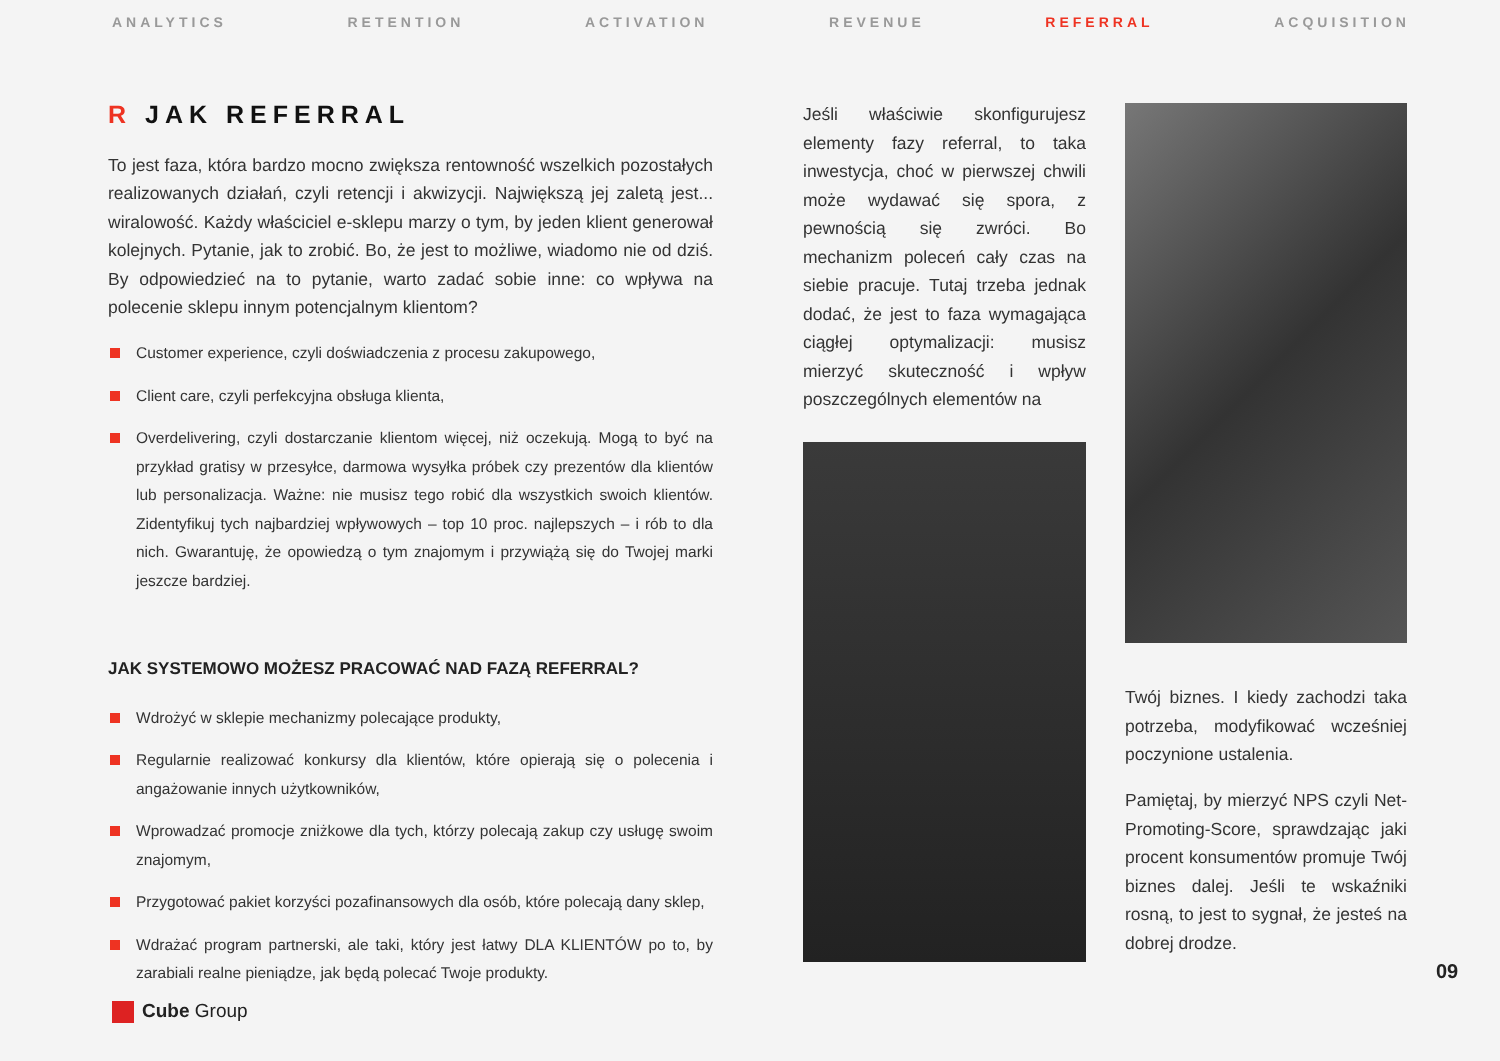ANALYTICS RETENTION ACTIVATION REVENUE REFERRAL ACQUISITION
R JAK REFERRAL
To jest faza, która bardzo mocno zwiększa rentowność wszelkich pozostałych realizowanych działań, czyli retencji i akwizycji. Największą jej zaletą jest... wiralowość. Każdy właściciel e-sklepu marzy o tym, by jeden klient generował kolejnych. Pytanie, jak to zrobić. Bo, że jest to możliwe, wiadomo nie od dziś. By odpowiedzieć na to pytanie, warto zadać sobie inne: co wpływa na polecenie sklepu innym potencjalnym klientom?
Customer experience, czyli doświadczenia z procesu zakupowego,
Client care, czyli perfekcyjna obsługa klienta,
Overdelivering, czyli dostarczanie klientom więcej, niż oczekują. Mogą to być na przykład gratisy w przesyłce, darmowa wysyłka próbek czy prezentów dla klientów lub personalizacja. Ważne: nie musisz tego robić dla wszystkich swoich klientów. Zidentyfikuj tych najbardziej wpływowych – top 10 proc. najlepszych – i rób to dla nich. Gwarantuję, że opowiedzą o tym znajomym i przywiążą się do Twojej marki jeszcze bardziej.
JAK SYSTEMOWO MOŻESZ PRACOWAĆ NAD FAZĄ REFERRAL?
Wdrożyć w sklepie mechanizmy polecające produkty,
Regularnie realizować konkursy dla klientów, które opierają się o polecenia i angażowanie innych użytkowników,
Wprowadzać promocje zniżkowe dla tych, którzy polecają zakup czy usługę swoim znajomym,
Przygotować pakiet korzyści pozafinansowych dla osób, które polecają dany sklep,
Wdrażać program partnerski, ale taki, który jest łatwy DLA KLIENTÓW po to, by zarabiali realne pieniądze, jak będą polecać Twoje produkty.
Jeśli właściwie skonfigurujesz elementy fazy referral, to taka inwestycja, choć w pierwszej chwili może wydawać się spora, z pewnością się zwróci. Bo mechanizm poleceń cały czas na siebie pracuje. Tutaj trzeba jednak dodać, że jest to faza wymagająca ciągłej optymalizacji: musisz mierzyć skuteczność i wpływ poszczególnych elementów na
Twój biznes. I kiedy zachodzi taka potrzeba, modyfikować wcześniej poczynione ustalenia.
Pamiętaj, by mierzyć NPS czyli Net-Promoting-Score, sprawdzając jaki procent konsumentów promuje Twój biznes dalej. Jeśli te wskaźniki rosną, to jest to sygnał, że jesteś na dobrej drodze.
Cube Group
09